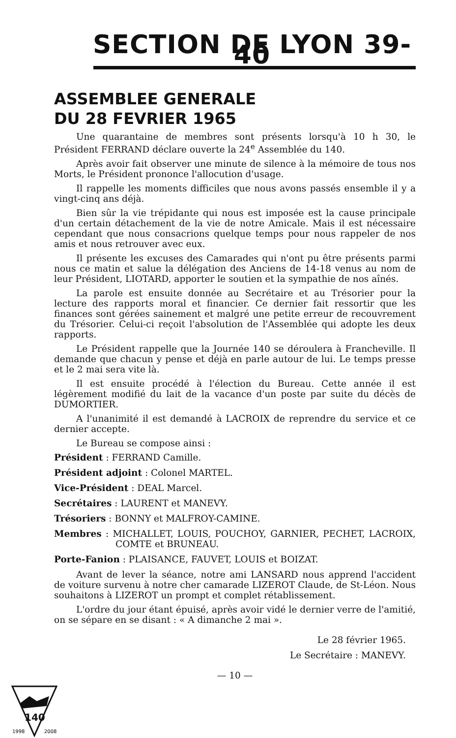SECTION DE LYON 39-40
ASSEMBLEE GENERALE
DU 28 FEVRIER 1965
Une quarantaine de membres sont présents lorsqu'à 10 h 30, le Président FERRAND déclare ouverte la 24<sup>e</sup> Assemblée du 140.
Après avoir fait observer une minute de silence à la mémoire de tous nos Morts, le Président prononce l'allocution d'usage.
Il rappelle les moments difficiles que nous avons passés ensemble il y a vingt-cinq ans déjà.
Bien sûr la vie trépidante qui nous est imposée est la cause principale d'un certain détachement de la vie de notre Amicale. Mais il est nécessaire cependant que nous consacrions quelque temps pour nous rappeler de nos amis et nous retrouver avec eux.
Il présente les excuses des Camarades qui n'ont pu être présents parmi nous ce matin et salue la délégation des Anciens de 14-18 venus au nom de leur Président, LIOTARD, apporter le soutien et la sympathie de nos aînés.
La parole est ensuite donnée au Secrétaire et au Trésorier pour la lecture des rapports moral et financier. Ce dernier fait ressortir que les finances sont gérées sainement et malgré une petite erreur de recouvrement du Trésorier. Celui-ci reçoit l'absolution de l'Assemblée qui adopte les deux rapports.
Le Président rappelle que la Journée 140 se déroulera à Francheville. Il demande que chacun y pense et déjà en parle autour de lui. Le temps presse et le 2 mai sera vite là.
Il est ensuite procédé à l'élection du Bureau. Cette année il est légèrement modifié du lait de la vacance d'un poste par suite du décès de DUMORTIER.
A l'unanimité il est demandé à LACROIX de reprendre du service et ce dernier accepte.
Le Bureau se compose ainsi :
Président : FERRAND Camille.
Président adjoint : Colonel MARTEL.
Vice-Président : DEAL Marcel.
Secrétaires : LAURENT et MANEVY.
Trésoriers : BONNY et MALFROY-CAMINE.
Membres : MICHALLET, LOUIS, POUCHOY, GARNIER, PECHET, LACROIX, COMTE et BRUNEAU.
Porte-Fanion : PLAISANCE, FAUVET, LOUIS et BOIZAT.
Avant de lever la séance, notre ami LANSARD nous apprend l'accident de voiture survenu à notre cher camarade LIZEROT Claude, de St-Léon. Nous souhaitons à LIZEROT un prompt et complet rétablissement.
L'ordre du jour étant épuisé, après avoir vidé le dernier verre de l'amitié, on se sépare en se disant : « A dimanche 2 mai ».
Le 28 février 1965.
Le Secrétaire : MANEVY.
— 10 —
140
1998
2008